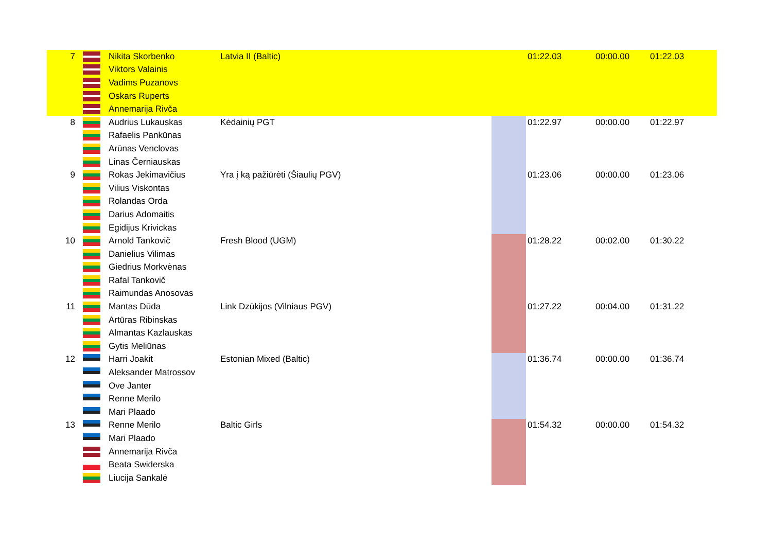| 7 | | Nikita Skorbenko | Latvia II (Baltic) | | 01:22.03 | 00:00.00 | 01:22.03 |
| | | Viktors Valainis | | | | | |
| | | Vadims Puzanovs | | | | | |
| | | Oskars Ruperts | | | | | |
| | | Annemarija Rivča | | | | | |
| 8 | | Audrius Lukauskas | Kėdainių PGT | | 01:22.97 | 00:00.00 | 01:22.97 |
| | | Rafaelis Pankūnas | | | | | |
| | | Arūnas Venclovas | | | | | |
| | | Linas Černiauskas | | | | | |
| 9 | | Rokas Jekimavičius | Yra į ką pažiūrėti (Šiaulių PGV) | | 01:23.06 | 00:00.00 | 01:23.06 |
| | | Vilius Viskontas | | | | | |
| | | Rolandas Orda | | | | | |
| | | Darius Adomaitis | | | | | |
| | | Egidijus Krivickas | | | | | |
| 10 | | Arnold Tankovič | Fresh Blood (UGM) | | 01:28.22 | 00:02.00 | 01:30.22 |
| | | Danielius Vilimas | | | | | |
| | | Giedrius Morkvėnas | | | | | |
| | | Rafal Tankovič | | | | | |
| | | Raimundas Anosovas | | | | | |
| 11 | | Mantas Dūda | Link Dzūkijos (Vilniaus PGV) | | 01:27.22 | 00:04.00 | 01:31.22 |
| | | Artūras Ribinskas | | | | | |
| | | Almantas Kazlauskas | | | | | |
| | | Gytis Meliūnas | | | | | |
| 12 | | Harri Joakit | Estonian Mixed (Baltic) | | 01:36.74 | 00:00.00 | 01:36.74 |
| | | Aleksander Matrossov | | | | | |
| | | Ove Janter | | | | | |
| | | Renne Merilo | | | | | |
| | | Mari Plaado | | | | | |
| 13 | | Renne Merilo | Baltic Girls | | 01:54.32 | 00:00.00 | 01:54.32 |
| | | Mari Plaado | | | | | |
| | | Annemarija Rivča | | | | | |
| | | Beata Swiderska | | | | | |
| | | Liucija Sankalė | | | | | |